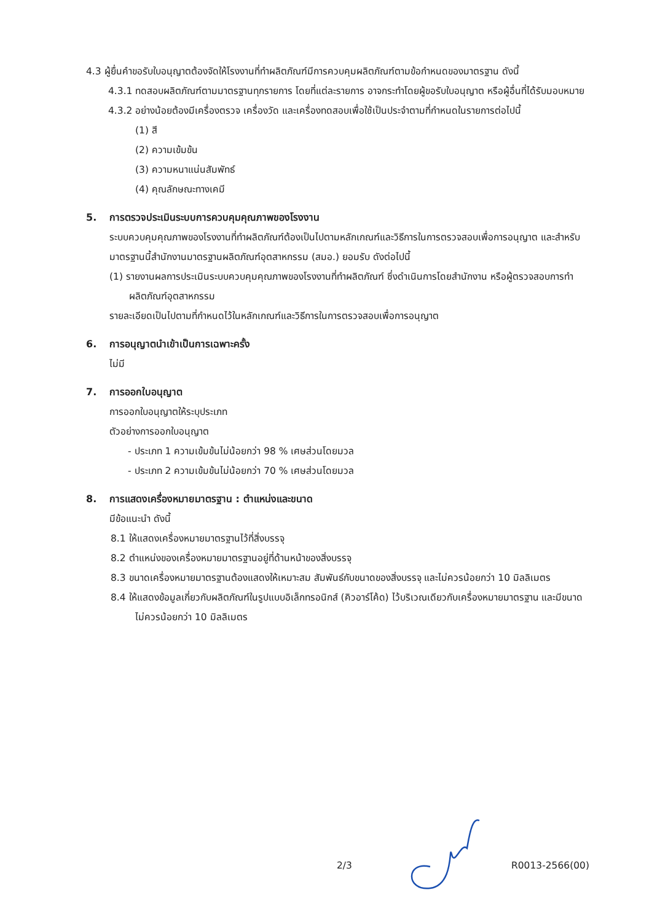4.3 ผู้ยื่นคำขอรับใบอนุญาตต้องจัดให้โรงงานที่ทำผลิตภัณฑ์มีการควบคุมผลิตภัณฑ์ตามข้อกำหนดของมาตรฐาน ดังนี้
4.3.1 ทดสอบผลิตภัณฑ์ตามมาตรฐานทุกรายการ โดยที่แต่ละรายการ อาจกระทำโดยผู้ขอรับใบอนุญาต หรือผู้อื่นที่ได้รับมอบหมาย
4.3.2 อย่างน้อยต้องมีเครื่องตรวจ เครื่องวัด และเครื่องทดสอบเพื่อใช้เป็นประจำตามที่กำหนดในรายการต่อไปนี้
(1) สี
(2) ความเข้มข้น
(3) ความหนาแน่นสัมพัทธ์
(4) คุณลักษณะทางเคมี
5. การตรวจประเมินระบบการควบคุมคุณภาพของโรงงาน
ระบบควบคุมคุณภาพของโรงงานที่ทำผลิตภัณฑ์ต้องเป็นไปตามหลักเกณฑ์และวิธีการในการตรวจสอบเพื่อการอนุญาต และสำหรับมาตรฐานนี้สำนักงานมาตรฐานผลิตภัณฑ์อุตสาหกรรม (สมอ.) ยอมรับ ดังต่อไปนี้
(1) รายงานผลการประเมินระบบควบคุมคุณภาพของโรงงานที่ทำผลิตภัณฑ์ ซึ่งดำเนินการโดยสำนักงาน หรือผู้ตรวจสอบการทำผลิตภัณฑ์อุตสาหกรรม
รายละเอียดเป็นไปตามที่กำหนดไว้ในหลักเกณฑ์และวิธีการในการตรวจสอบเพื่อการอนุญาต
6. การอนุญาตนำเข้าเป็นการเฉพาะครั้ง
ไม่มี
7. การออกใบอนุญาต
การออกใบอนุญาตให้ระบุประเภท
ตัวอย่างการออกใบอนุญาต
- ประเภท 1 ความเข้มข้นไม่น้อยกว่า 98 % เศษส่วนโดยมวล
- ประเภท 2 ความเข้มข้นไม่น้อยกว่า 70 % เศษส่วนโดยมวล
8. การแสดงเครื่องหมายมาตรฐาน : ตำแหน่งและขนาด
มีข้อแนะนำ ดังนี้
8.1 ให้แสดงเครื่องหมายมาตรฐานไว้ที่สิ่งบรรจุ
8.2 ตำแหน่งของเครื่องหมายมาตรฐานอยู่ที่ด้านหน้าของสิ่งบรรจุ
8.3 ขนาดเครื่องหมายมาตรฐานต้องแสดงให้เหมาะสม สัมพันธ์กับขนาดของสิ่งบรรจุ และไม่ควรน้อยกว่า 10 มิลลิเมตร
8.4 ให้แสดงข้อมูลเกี่ยวกับผลิตภัณฑ์ในรูปแบบอิเล็กทรอนิกส์ (คิวอาร์โค้ด) ไว้บริเวณเดียวกับเครื่องหมายมาตรฐาน และมีขนาดไม่ควรน้อยกว่า 10 มิลลิเมตร
2/3 R0013-2566(00)